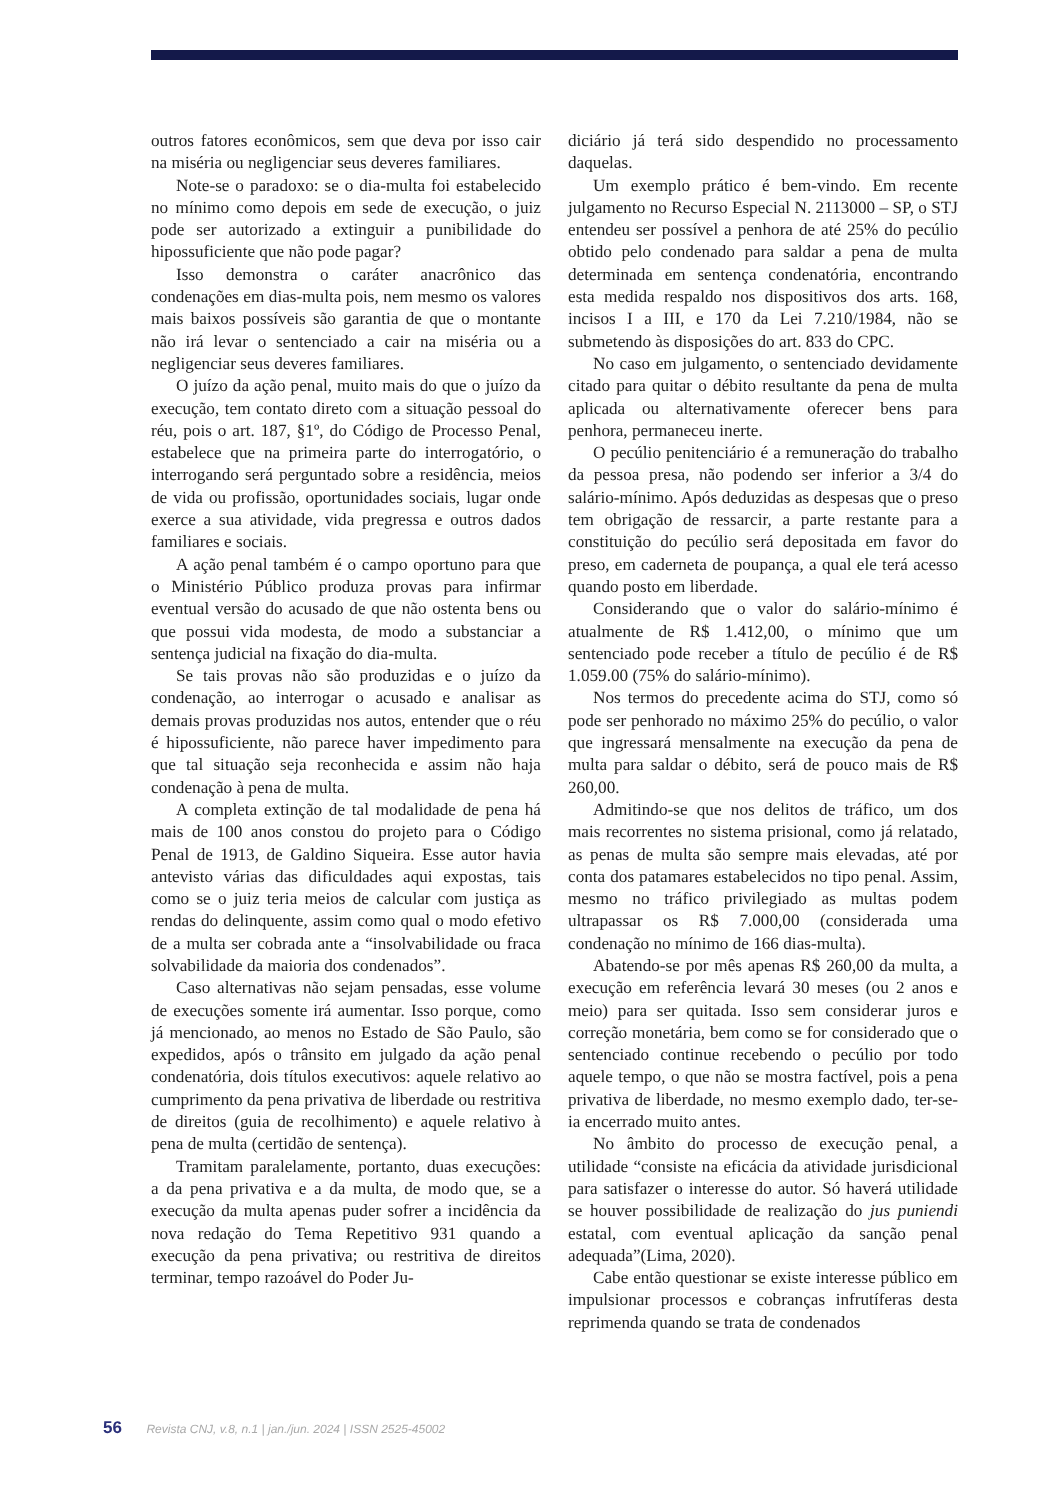outros fatores econômicos, sem que deva por isso cair na miséria ou negligenciar seus deveres familiares.
Note-se o paradoxo: se o dia-multa foi estabelecido no mínimo como depois em sede de execução, o juiz pode ser autorizado a extinguir a punibilidade do hipossuficiente que não pode pagar?
Isso demonstra o caráter anacrônico das condenações em dias-multa pois, nem mesmo os valores mais baixos possíveis são garantia de que o montante não irá levar o sentenciado a cair na miséria ou a negligenciar seus deveres familiares.
O juízo da ação penal, muito mais do que o juízo da execução, tem contato direto com a situação pessoal do réu, pois o art. 187, §1º, do Código de Processo Penal, estabelece que na primeira parte do interrogatório, o interrogando será perguntado sobre a residência, meios de vida ou profissão, oportunidades sociais, lugar onde exerce a sua atividade, vida pregressa e outros dados familiares e sociais.
A ação penal também é o campo oportuno para que o Ministério Público produza provas para infirmar eventual versão do acusado de que não ostenta bens ou que possui vida modesta, de modo a substanciar a sentença judicial na fixação do dia-multa.
Se tais provas não são produzidas e o juízo da condenação, ao interrogar o acusado e analisar as demais provas produzidas nos autos, entender que o réu é hipossuficiente, não parece haver impedimento para que tal situação seja reconhecida e assim não haja condenação à pena de multa.
A completa extinção de tal modalidade de pena há mais de 100 anos constou do projeto para o Código Penal de 1913, de Galdino Siqueira. Esse autor havia antevisto várias das dificuldades aqui expostas, tais como se o juiz teria meios de calcular com justiça as rendas do delinquente, assim como qual o modo efetivo de a multa ser cobrada ante a “insolvabilidade ou fraca solvabilidade da maioria dos condenados”.
Caso alternativas não sejam pensadas, esse volume de execuções somente irá aumentar. Isso porque, como já mencionado, ao menos no Estado de São Paulo, são expedidos, após o trânsito em julgado da ação penal condenatória, dois títulos executivos: aquele relativo ao cumprimento da pena privativa de liberdade ou restritiva de direitos (guia de recolhimento) e aquele relativo à pena de multa (certidão de sentença).
Tramitam paralelamente, portanto, duas execuções: a da pena privativa e a da multa, de modo que, se a execução da multa apenas puder sofrer a incidência da nova redação do Tema Repetitivo 931 quando a execução da pena privativa; ou restritiva de direitos terminar, tempo razoável do Poder Ju-
diciário já terá sido despendido no processamento daquelas.
Um exemplo prático é bem-vindo. Em recente julgamento no Recurso Especial N. 2113000 – SP, o STJ entendeu ser possível a penhora de até 25% do pecúlio obtido pelo condenado para saldar a pena de multa determinada em sentença condenatória, encontrando esta medida respaldo nos dispositivos dos arts. 168, incisos I a III, e 170 da Lei 7.210/1984, não se submetendo às disposições do art. 833 do CPC.
No caso em julgamento, o sentenciado devidamente citado para quitar o débito resultante da pena de multa aplicada ou alternativamente oferecer bens para penhora, permaneceu inerte.
O pecúlio penitenciário é a remuneração do trabalho da pessoa presa, não podendo ser inferior a 3/4 do salário-mínimo. Após deduzidas as despesas que o preso tem obrigação de ressarcir, a parte restante para a constituição do pecúlio será depositada em favor do preso, em caderneta de poupança, a qual ele terá acesso quando posto em liberdade.
Considerando que o valor do salário-mínimo é atualmente de R$ 1.412,00, o mínimo que um sentenciado pode receber a título de pecúlio é de R$ 1.059.00 (75% do salário-mínimo).
Nos termos do precedente acima do STJ, como só pode ser penhorado no máximo 25% do pecúlio, o valor que ingressará mensalmente na execução da pena de multa para saldar o débito, será de pouco mais de R$ 260,00.
Admitindo-se que nos delitos de tráfico, um dos mais recorrentes no sistema prisional, como já relatado, as penas de multa são sempre mais elevadas, até por conta dos patamares estabelecidos no tipo penal. Assim, mesmo no tráfico privilegiado as multas podem ultrapassar os R$ 7.000,00 (considerada uma condenação no mínimo de 166 dias-multa).
Abatendo-se por mês apenas R$ 260,00 da multa, a execução em referência levará 30 meses (ou 2 anos e meio) para ser quitada. Isso sem considerar juros e correção monetária, bem como se for considerado que o sentenciado continue recebendo o pecúlio por todo aquele tempo, o que não se mostra factível, pois a pena privativa de liberdade, no mesmo exemplo dado, ter-se-ia encerrado muito antes.
No âmbito do processo de execução penal, a utilidade “consiste na eficácia da atividade jurisdicional para satisfazer o interesse do autor. Só haverá utilidade se houver possibilidade de realização do jus puniendi estatal, com eventual aplicação da sanção penal adequada”(Lima, 2020).
Cabe então questionar se existe interesse público em impulsionar processos e cobranças infrutíferas desta reprimenda quando se trata de condenados
56 Revista CNJ, v.8, n.1 | jan./jun. 2024 | ISSN 2525-45002